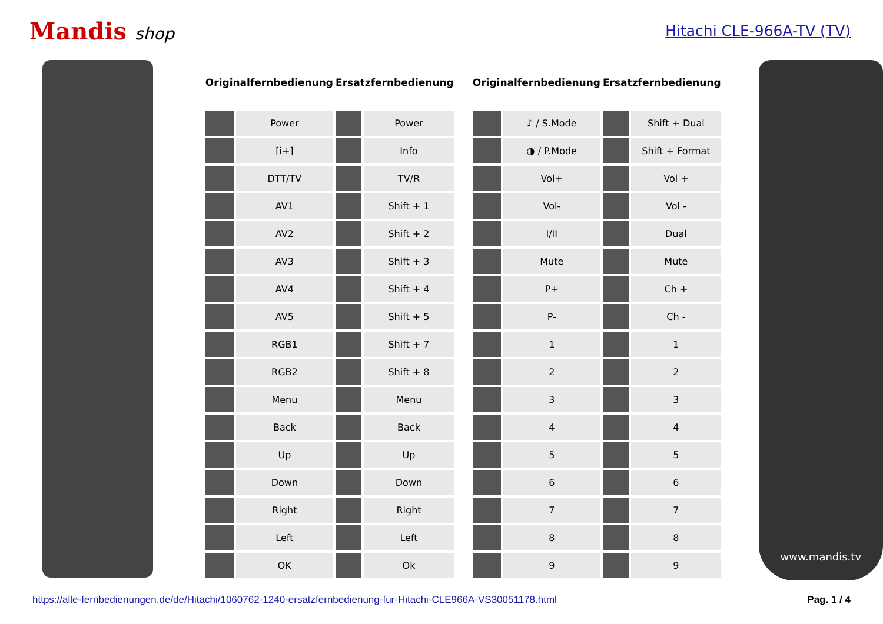Mandis shop Hitachi CLE-966A-TV (TV)
| Originalfernbedienung | | Ersatzfernbedienung | |
| --- | --- | --- | --- |
| | Power | | Power |
| | [i+] | | Info |
| | DTT/TV | | TV/R |
| | AV1 | | Shift + 1 |
| | AV2 | | Shift + 2 |
| | AV3 | | Shift + 3 |
| | AV4 | | Shift + 4 |
| | AV5 | | Shift + 5 |
| | RGB1 | | Shift + 7 |
| | RGB2 | | Shift + 8 |
| | Menu | | Menu |
| | Back | | Back |
| | Up | | Up |
| | Down | | Down |
| | Right | | Right |
| | Left | | Left |
| | OK | | Ok |
| Originalfernbedienung | | Ersatzfernbedienung | |
| --- | --- | --- | --- |
| | ♪ / S.Mode | | Shift + Dual |
| | ◑ / P.Mode | | Shift + Format |
| | Vol+ | | Vol + |
| | Vol- | | Vol - |
| | I/II | | Dual |
| | Mute | | Mute |
| | P+ | | Ch + |
| | P- | | Ch - |
| | 1 | | 1 |
| | 2 | | 2 |
| | 3 | | 3 |
| | 4 | | 4 |
| | 5 | | 5 |
| | 6 | | 6 |
| | 7 | | 7 |
| | 8 | | 8 |
| | 9 | | 9 |
www.mandis.tv
https://alle-fernbedienungen.de/de/Hitachi/1060762-1240-ersatzfernbedienung-fur-Hitachi-CLE966A-VS30051178.html Pag. 1 / 4